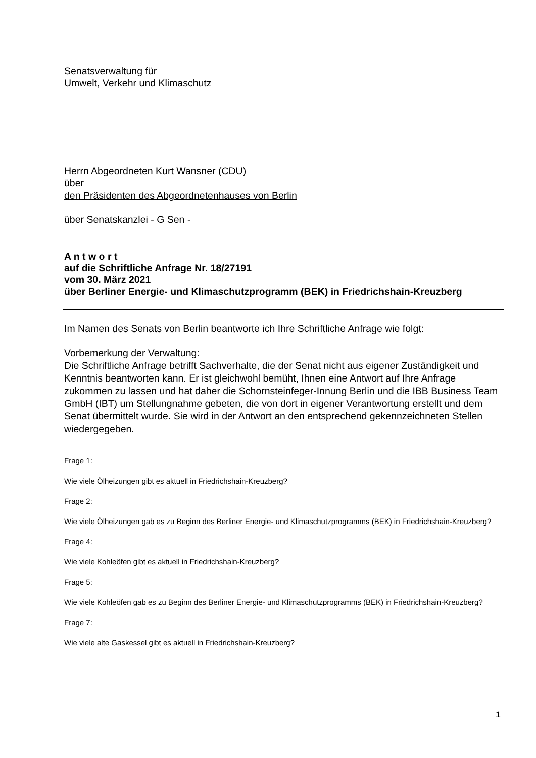Senatsverwaltung für
Umwelt, Verkehr und Klimaschutz
Herrn Abgeordneten Kurt Wansner (CDU)
über
den Präsidenten des Abgeordnetenhauses von Berlin
über Senatskanzlei - G Sen -
A n t w o r t
auf die Schriftliche Anfrage Nr. 18/27191
vom 30. März 2021
über Berliner Energie- und Klimaschutzprogramm (BEK) in Friedrichshain-Kreuzberg
Im Namen des Senats von Berlin beantworte ich Ihre Schriftliche Anfrage wie folgt:
Vorbemerkung der Verwaltung:
Die Schriftliche Anfrage betrifft Sachverhalte, die der Senat nicht aus eigener Zuständigkeit und Kenntnis beantworten kann. Er ist gleichwohl bemüht, Ihnen eine Antwort auf Ihre Anfrage zukommen zu lassen und hat daher die Schornsteinfeger-Innung Berlin und die IBB Business Team GmbH (IBT) um Stellungnahme gebeten, die von dort in eigener Verantwortung erstellt und dem Senat übermittelt wurde. Sie wird in der Antwort an den entsprechend gekennzeichneten Stellen wiedergegeben.
Frage 1:
Wie viele Ölheizungen gibt es aktuell in Friedrichshain-Kreuzberg?
Frage 2:
Wie viele Ölheizungen gab es zu Beginn des Berliner Energie- und Klimaschutzprogramms (BEK) in Friedrichshain-Kreuzberg?
Frage 4:
Wie viele Kohleöfen gibt es aktuell in Friedrichshain-Kreuzberg?
Frage 5:
Wie viele Kohleöfen gab es zu Beginn des Berliner Energie- und Klimaschutzprogramms (BEK) in Friedrichshain-Kreuzberg?
Frage 7:
Wie viele alte Gaskessel gibt es aktuell in Friedrichshain-Kreuzberg?
1